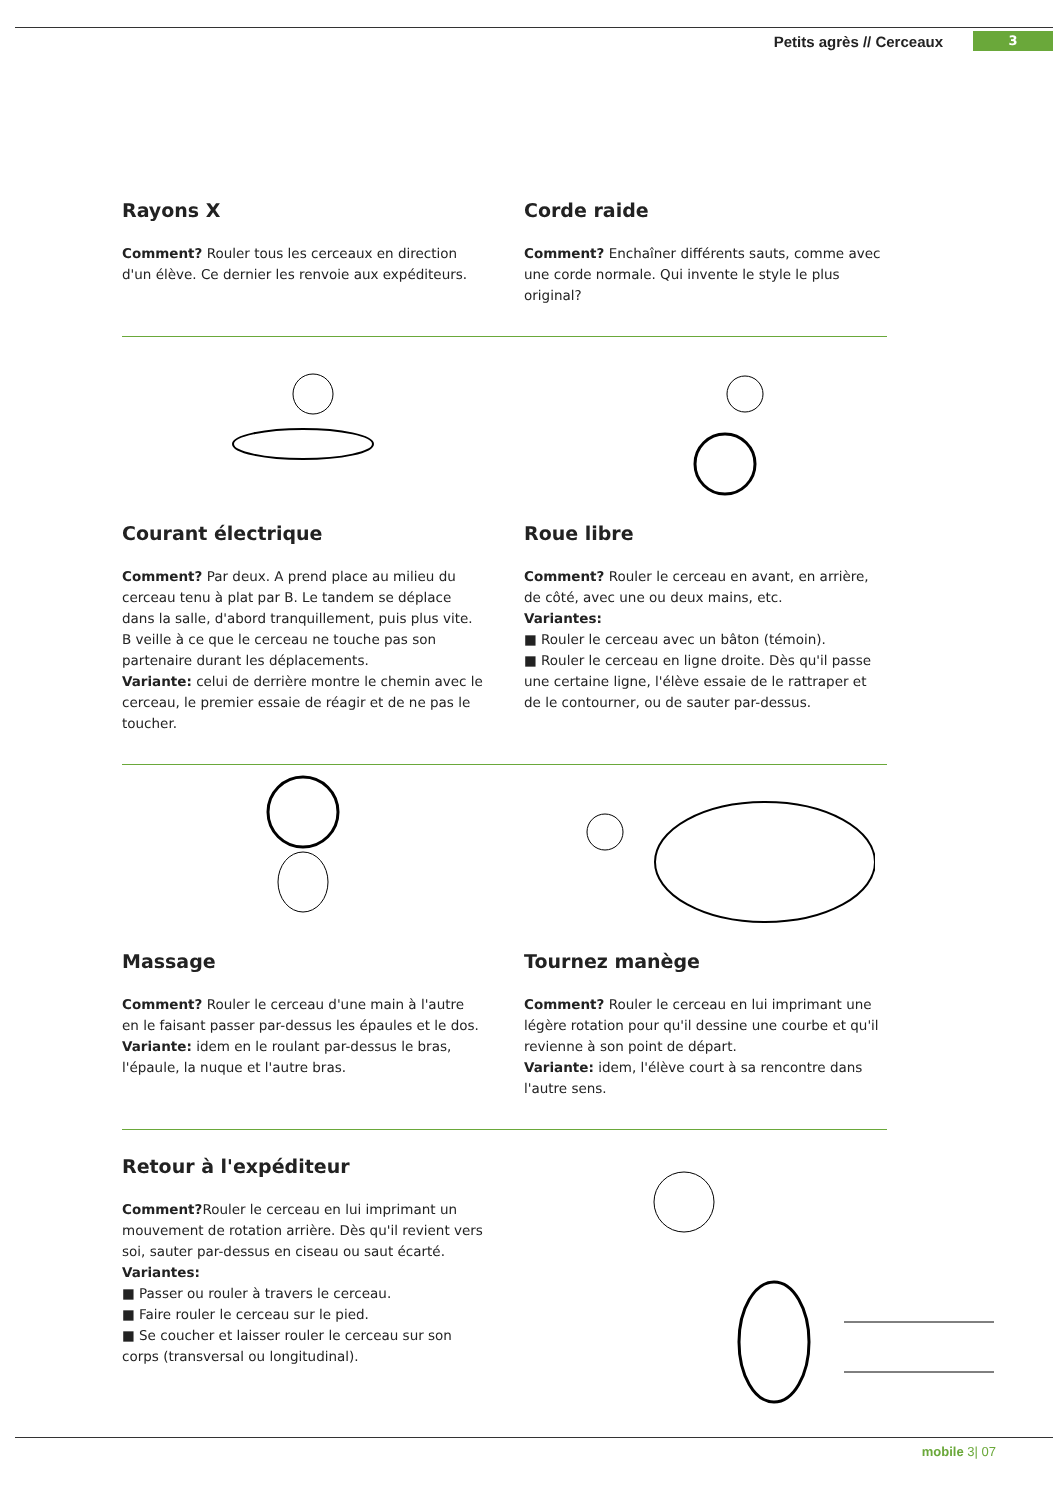Petits agrès // Cerceaux 3
Rayons X
Comment? Rouler tous les cerceaux en direction d'un élève. Ce dernier les renvoie aux expéditeurs.
Corde raide
Comment? Enchaîner différents sauts, comme avec une corde normale. Qui invente le style le plus original?
Courant électrique
Comment? Par deux. A prend place au milieu du cerceau tenu à plat par B. Le tandem se déplace dans la salle, d'abord tranquillement, puis plus vite. B veille à ce que le cerceau ne touche pas son partenaire durant les déplacements.
Variante: celui de derrière montre le chemin avec le cerceau, le premier essaie de réagir et de ne pas le toucher.
Roue libre
Comment? Rouler le cerceau en avant, en arrière, de côté, avec une ou deux mains, etc.
Variantes:
■ Rouler le cerceau avec un bâton (témoin).
■ Rouler le cerceau en ligne droite. Dès qu'il passe une certaine ligne, l'élève essaie de le rattraper et de le contourner, ou de sauter par-dessus.
Massage
Comment? Rouler le cerceau d'une main à l'autre en le faisant passer par-dessus les épaules et le dos.
Variante: idem en le roulant par-dessus le bras, l'épaule, la nuque et l'autre bras.
Tournez manège
Comment? Rouler le cerceau en lui imprimant une légère rotation pour qu'il dessine une courbe et qu'il revienne à son point de départ.
Variante: idem, l'élève court à sa rencontre dans l'autre sens.
Retour à l'expéditeur
Comment?Rouler le cerceau en lui imprimant un mouvement de rotation arrière. Dès qu'il revient vers soi, sauter par-dessus en ciseau ou saut écarté.
Variantes:
■ Passer ou rouler à travers le cerceau.
■ Faire rouler le cerceau sur le pied.
■ Se coucher et laisser rouler le cerceau sur son corps (transversal ou longitudinal).
mobile 3| 07